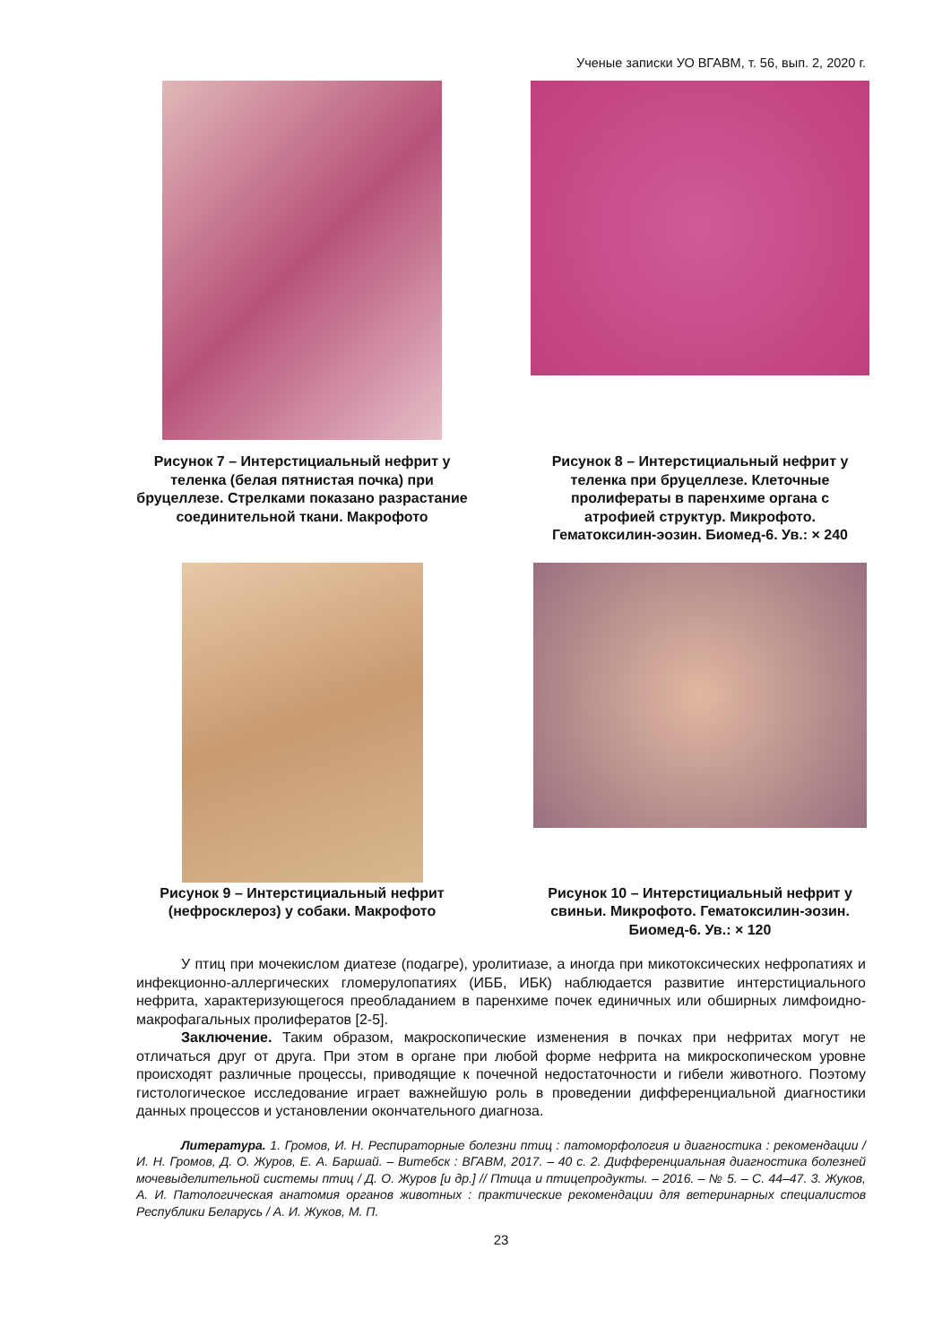Ученые записки УО ВГАВМ, т. 56, вып. 2, 2020 г.
Рисунок 7 – Интерстициальный нефрит у теленка (белая пятнистая почка) при бруцеллезе. Стрелками показано разрастание соединительной ткани. Макрофото
Рисунок 8 – Интерстициальный нефрит у теленка при бруцеллезе. Клеточные пролифераты в паренхиме органа с атрофией структур. Микрофото. Гематоксилин-эозин. Биомед-6. Ув.: × 240
Рисунок 9 – Интерстициальный нефрит (нефросклероз) у собаки. Макрофото
Рисунок 10 – Интерстициальный нефрит у свиньи. Микрофото. Гематоксилин-эозин. Биомед-6. Ув.: × 120
У птиц при мочекислом диатезе (подагре), уролитиазе, а иногда при микотоксических нефропатиях и инфекционно-аллергических гломерулопатиях (ИББ, ИБК) наблюдается развитие интерстициального нефрита, характеризующегося преобладанием в паренхиме почек единичных или обширных лимфоидно-макрофагальных пролифератов [2-5].
Заключение. Таким образом, макроскопические изменения в почках при нефритах могут не отличаться друг от друга. При этом в органе при любой форме нефрита на микроскопическом уровне происходят различные процессы, приводящие к почечной недостаточности и гибели животного. Поэтому гистологическое исследование играет важнейшую роль в проведении дифференциальной диагностики данных процессов и установлении окончательного диагноза.
Литература. 1. Громов, И. Н. Респираторные болезни птиц : патоморфология и диагностика : рекомендации / И. Н. Громов, Д. О. Журов, Е. А. Баршай. – Витебск : ВГАВМ, 2017. – 40 с. 2. Дифференциальная диагностика болезней мочевыделительной системы птиц / Д. О. Журов [и др.] // Птица и птицепродукты. – 2016. – № 5. – С. 44–47. 3. Жуков, А. И. Патологическая анатомия органов животных : практические рекомендации для ветеринарных специалистов Республики Беларусь / А. И. Жуков, М. П.
23